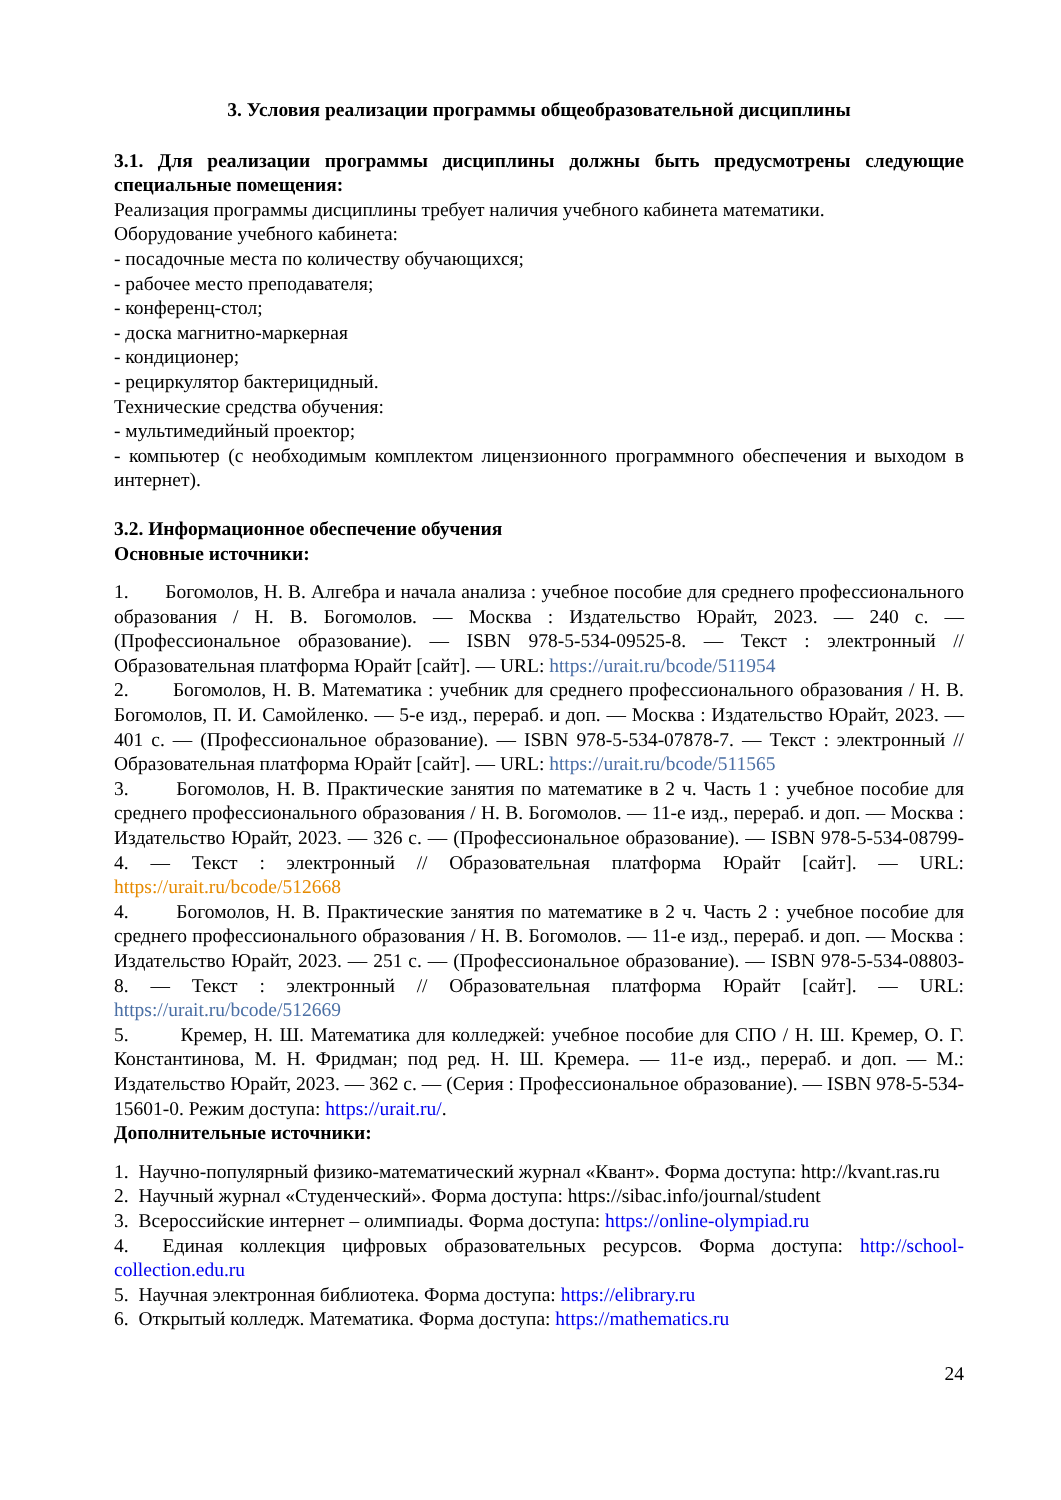3. Условия реализации программы общеобразовательной дисциплины
3.1. Для реализации программы дисциплины должны быть предусмотрены следующие специальные помещения:
Реализация программы дисциплины требует наличия учебного кабинета математики.
Оборудование учебного кабинета:
- посадочные места по количеству обучающихся;
- рабочее место преподавателя;
- конференц-стол;
- доска магнитно-маркерная
- кондиционер;
- рециркулятор бактерицидный.
Технические средства обучения:
- мультимедийный проектор;
- компьютер (с необходимым комплектом лицензионного программного обеспечения и выходом в интернет).
3.2. Информационное обеспечение обучения
Основные источники:
1. Богомолов, Н. В. Алгебра и начала анализа : учебное пособие для среднего профессионального образования / Н. В. Богомолов. — Москва : Издательство Юрайт, 2023. — 240 с. — (Профессиональное образование). — ISBN 978-5-534-09525-8. — Текст : электронный // Образовательная платформа Юрайт [сайт]. — URL: https://urait.ru/bcode/511954
2. Богомолов, Н. В. Математика : учебник для среднего профессионального образования / Н. В. Богомолов, П. И. Самойленко. — 5-е изд., перераб. и доп. — Москва : Издательство Юрайт, 2023. — 401 с. — (Профессиональное образование). — ISBN 978-5-534-07878-7. — Текст : электронный // Образовательная платформа Юрайт [сайт]. — URL: https://urait.ru/bcode/511565
3. Богомолов, Н. В. Практические занятия по математике в 2 ч. Часть 1 : учебное пособие для среднего профессионального образования / Н. В. Богомолов. — 11-е изд., перераб. и доп. — Москва : Издательство Юрайт, 2023. — 326 с. — (Профессиональное образование). — ISBN 978-5-534-08799-4. — Текст : электронный // Образовательная платформа Юрайт [сайт]. — URL: https://urait.ru/bcode/512668
4. Богомолов, Н. В. Практические занятия по математике в 2 ч. Часть 2 : учебное пособие для среднего профессионального образования / Н. В. Богомолов. — 11-е изд., перераб. и доп. — Москва : Издательство Юрайт, 2023. — 251 с. — (Профессиональное образование). — ISBN 978-5-534-08803-8. — Текст : электронный // Образовательная платформа Юрайт [сайт]. — URL: https://urait.ru/bcode/512669
5. Кремер, Н. Ш. Математика для колледжей: учебное пособие для СПО / Н. Ш. Кремер, О. Г. Константинова, М. Н. Фридман; под ред. Н. Ш. Кремера. — 11-е изд., перераб. и доп. — М.: Издательство Юрайт, 2023. — 362 с. — (Серия : Профессиональное образование). — ISBN 978-5-534-15601-0. Режим доступа: https://urait.ru/.
Дополнительные источники:
1. Научно-популярный физико-математический журнал «Квант». Форма доступа: http://kvant.ras.ru
2. Научный журнал «Студенческий». Форма доступа: https://sibac.info/journal/student
3. Всероссийские интернет – олимпиады. Форма доступа: https://online-olympiad.ru
4. Единая коллекция цифровых образовательных ресурсов. Форма доступа: http://school-collection.edu.ru
5. Научная электронная библиотека. Форма доступа: https://elibrary.ru
6. Открытый колледж. Математика. Форма доступа: https://mathematics.ru
24